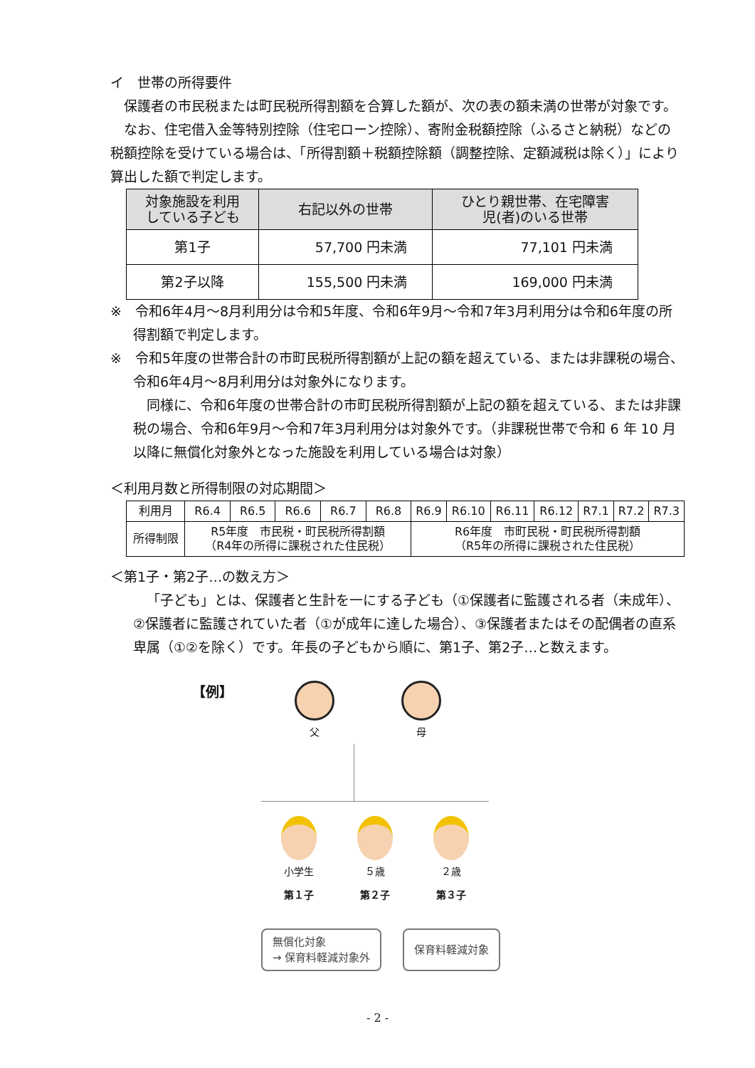イ　世帯の所得要件
保護者の市民税または町民税所得割額を合算した額が、次の表の額未満の世帯が対象です。
なお、住宅借入金等特別控除（住宅ローン控除）、寄附金税額控除（ふるさと納税）などの税額控除を受けている場合は、「所得割額＋税額控除額（調整控除、定額減税は除く）」により算出した額で判定します。
| 対象施設を利用 している子ども | 右記以外の世帯 | ひとり親世帯、在宅障害 児(者)のいる世帯 |
| --- | --- | --- |
| 第1子 | 57,700 円未満 | 77,101 円未満 |
| 第2子以降 | 155,500 円未満 | 169,000 円未満 |
※　令和6年4月～8月利用分は令和5年度、令和6年9月～令和7年3月利用分は令和6年度の所得割額で判定します。
※　令和5年度の世帯合計の市町民税所得割額が上記の額を超えている、または非課税の場合、令和6年4月～8月利用分は対象外になります。
同様に、令和6年度の世帯合計の市町民税所得割額が上記の額を超えている、または非課税の場合、令和6年9月～令和7年3月利用分は対象外です。（非課税世帯で令和 6 年 10 月以降に無償化対象外となった施設を利用している場合は対象）
＜利用月数と所得制限の対応期間＞
| 利用月 | R6.4 | R6.5 | R6.6 | R6.7 | R6.8 | R6.9 | R6.10 | R6.11 | R6.12 | R7.1 | R7.2 | R7.3 |
| 所得制限 | R5年度 市民税・町民税所得割額 （R4年の所得に課税された住民税） | | | | | R6年度 市町民税・町民税所得割額 （R5年の所得に課税された住民税） | | | | | | |
＜第1子・第2子…の数え方＞
「子ども」とは、保護者と生計を一にする子ども（①保護者に監護される者（未成年）、②保護者に監護されていた者（①が成年に達した場合）、③保護者またはその配偶者の直系卑属（①②を除く）です。年長の子どもから順に、第1子、第2子…と数えます。
【例】
父 母
小学生
第１子
５歳
第２子
２歳
第３子
無償化対象
→ 保育料軽減対象外
保育料軽減対象
- 2 -